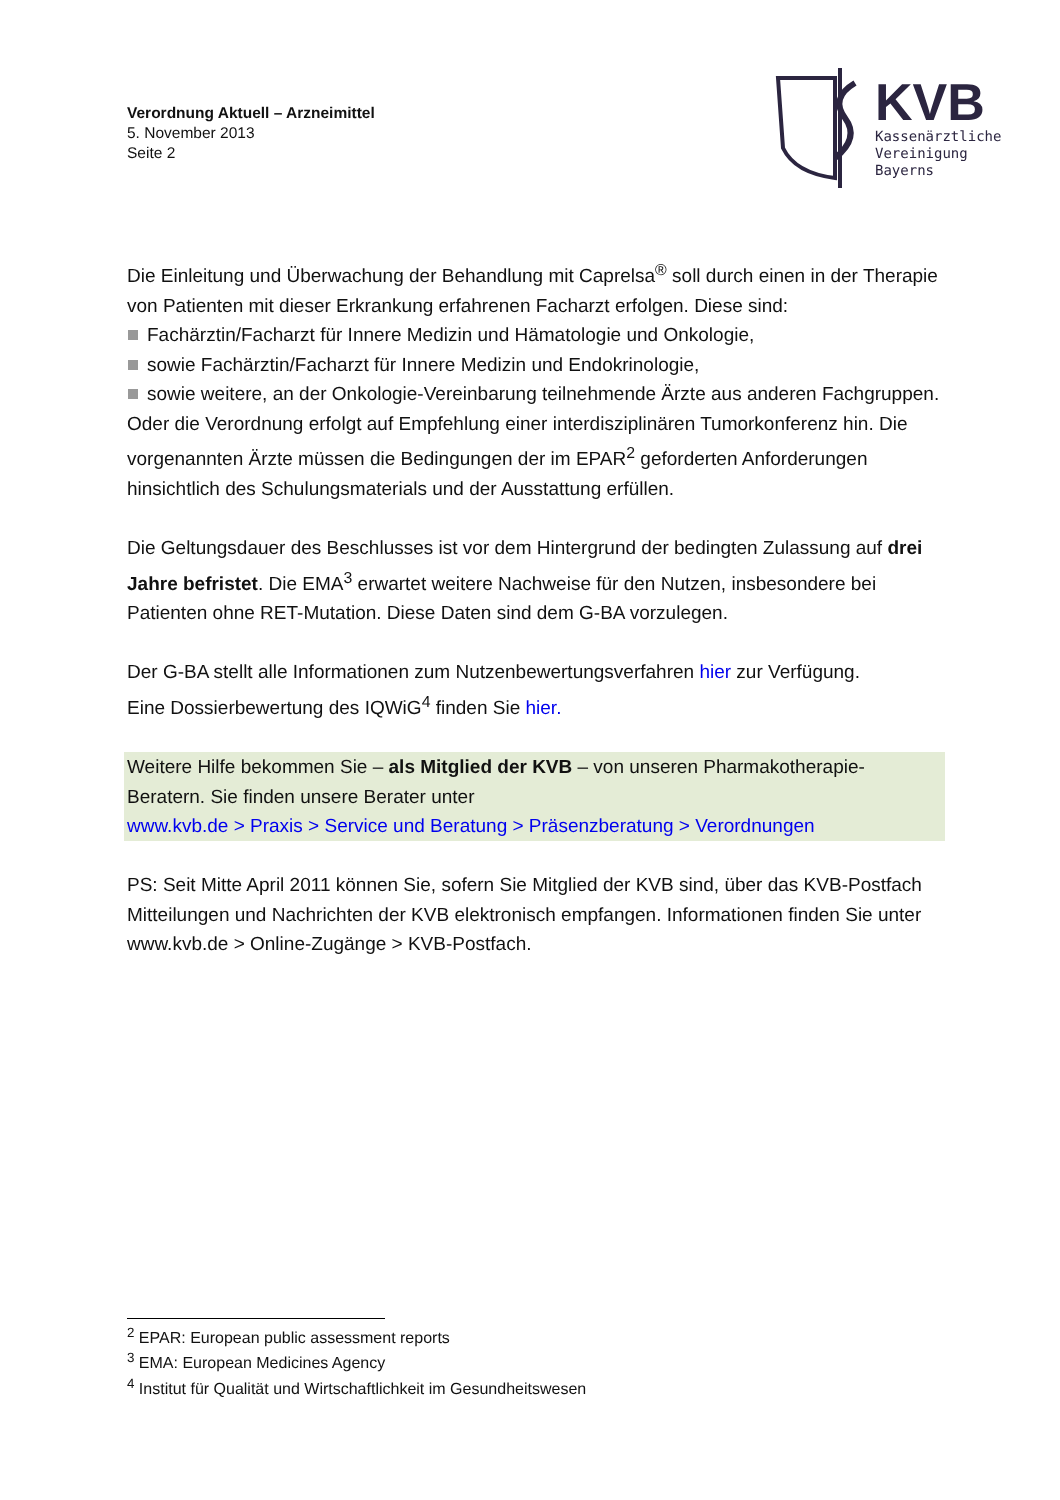Verordnung Aktuell – Arzneimittel
5. November 2013
Seite 2
KVB
Kassenärztliche
Vereinigung
Bayerns
Die Einleitung und Überwachung der Behandlung mit Caprelsa<sup>®</sup> soll durch einen in der Therapie von Patienten mit dieser Erkrankung erfahrenen Facharzt erfolgen. Diese sind:
Fachärztin/Facharzt für Innere Medizin und Hämatologie und Onkologie,
sowie Fachärztin/Facharzt für Innere Medizin und Endokrinologie,
sowie weitere, an der Onkologie-Vereinbarung teilnehmende Ärzte aus anderen Fachgruppen.
Oder die Verordnung erfolgt auf Empfehlung einer interdisziplinären Tumorkonferenz hin. Die vorgenannten Ärzte müssen die Bedingungen der im EPAR<sup>2</sup> geforderten Anforderungen hinsichtlich des Schulungsmaterials und der Ausstattung erfüllen.
Die Geltungsdauer des Beschlusses ist vor dem Hintergrund der bedingten Zulassung auf drei Jahre befristet. Die EMA<sup>3</sup> erwartet weitere Nachweise für den Nutzen, insbesondere bei Patienten ohne RET-Mutation. Diese Daten sind dem G-BA vorzulegen.
Der G-BA stellt alle Informationen zum Nutzenbewertungsverfahren hier zur Verfügung.
Eine Dossierbewertung des IQWiG<sup>4</sup> finden Sie hier.
Weitere Hilfe bekommen Sie – als Mitglied der KVB – von unseren Pharmakotherapie-Beratern. Sie finden unsere Berater unter
www.kvb.de > Praxis > Service und Beratung > Präsenzberatung > Verordnungen
PS: Seit Mitte April 2011 können Sie, sofern Sie Mitglied der KVB sind, über das KVB-Postfach Mitteilungen und Nachrichten der KVB elektronisch empfangen. Informationen finden Sie unter www.kvb.de > Online-Zugänge > KVB-Postfach.
<sup>2</sup> EPAR: European public assessment reports
<sup>3</sup> EMA: European Medicines Agency
<sup>4</sup> Institut für Qualität und Wirtschaftlichkeit im Gesundheitswesen